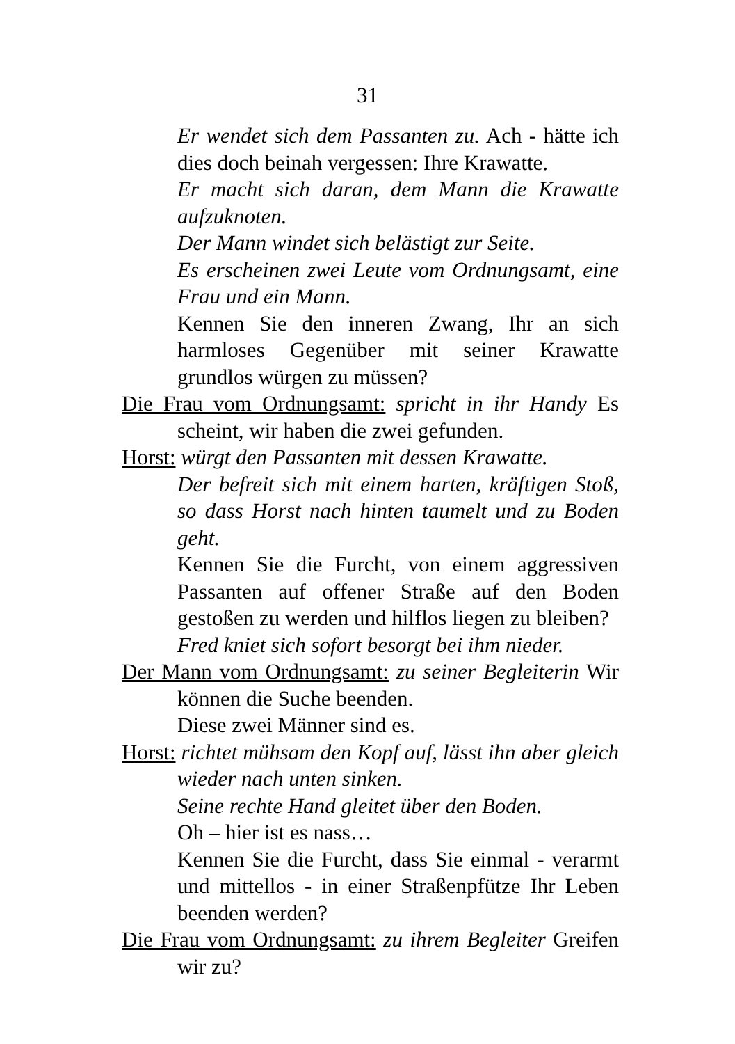31
Er wendet sich dem Passanten zu. Ach - hätte ich dies doch beinah vergessen: Ihre Krawatte.
Er macht sich daran, dem Mann die Krawatte aufzuknoten.
Der Mann windet sich belästigt zur Seite.
Es erscheinen zwei Leute vom Ordnungsamt, eine Frau und ein Mann.
Kennen Sie den inneren Zwang, Ihr an sich harmloses Gegenüber mit seiner Krawatte grundlos würgen zu müssen?
Die Frau vom Ordnungsamt: spricht in ihr Handy Es scheint, wir haben die zwei gefunden.
Horst: würgt den Passanten mit dessen Krawatte.
Der befreit sich mit einem harten, kräftigen Stoß, so dass Horst nach hinten taumelt und zu Boden geht.
Kennen Sie die Furcht, von einem aggressiven Passanten auf offener Straße auf den Boden gestoßen zu werden und hilflos liegen zu bleiben?
Fred kniet sich sofort besorgt bei ihm nieder.
Der Mann vom Ordnungsamt: zu seiner Begleiterin Wir können die Suche beenden.
Diese zwei Männer sind es.
Horst: richtet mühsam den Kopf auf, lässt ihn aber gleich wieder nach unten sinken.
Seine rechte Hand gleitet über den Boden.
Oh – hier ist es nass…
Kennen Sie die Furcht, dass Sie einmal - verarmt und mittellos - in einer Straßenpfütze Ihr Leben beenden werden?
Die Frau vom Ordnungsamt: zu ihrem Begleiter Greifen wir zu?